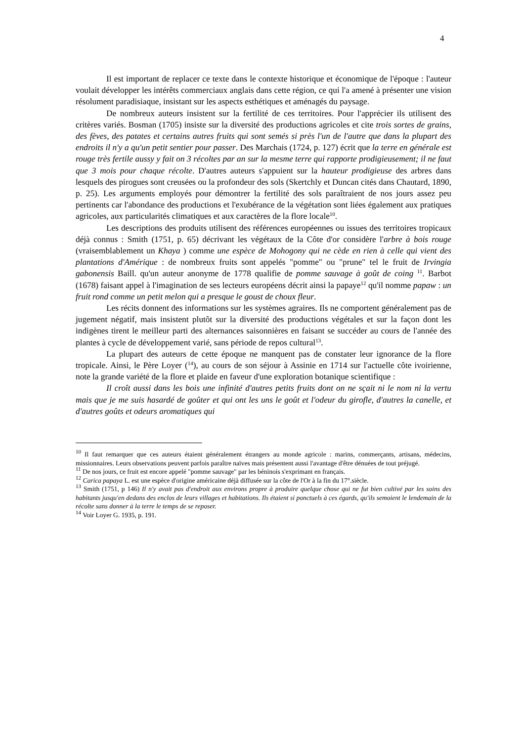4
Il est important de replacer ce texte dans le contexte historique et économique de l'époque : l'auteur voulait développer les intérêts commerciaux anglais dans cette région, ce qui l'a amené à présenter une vision résolument paradisiaque, insistant sur les aspects esthétiques et aménagés du paysage.
De nombreux auteurs insistent sur la fertilité de ces territoires. Pour l'apprécier ils utilisent des critères variés. Bosman (1705) insiste sur la diversité des productions agricoles et cite trois sortes de grains, des fèves, des patates et certains autres fruits qui sont semés si près l'un de l'autre que dans la plupart des endroits il n'y a qu'un petit sentier pour passer. Des Marchais (1724, p. 127) écrit que la terre en générale est rouge très fertile aussy y fait on 3 récoltes par an sur la mesme terre qui rapporte prodigieusement; il ne faut que 3 mois pour chaque récolte. D'autres auteurs s'appuient sur la hauteur prodigieuse des arbres dans lesquels des pirogues sont creusées ou la profondeur des sols (Skertchly et Duncan cités dans Chautard, 1890, p. 25). Les arguments employés pour démontrer la fertilité des sols paraîtraient de nos jours assez peu pertinents car l'abondance des productions et l'exubérance de la végétation sont liées également aux pratiques agricoles, aux particularités climatiques et aux caractères de la flore locale<sup>10</sup>.
Les descriptions des produits utilisent des références européennes ou issues des territoires tropicaux déjà connus : Smith (1751, p. 65) décrivant les végétaux de la Côte d'or considère l'arbre à bois rouge (vraisemblablement un Khaya ) comme une espèce de Mohogony qui ne cède en rien à celle qui vient des plantations d'Amérique : de nombreux fruits sont appelés "pomme" ou "prune" tel le fruit de Irvingia gabonensis Baill. qu'un auteur anonyme de 1778 qualifie de pomme sauvage à goût de coing <sup>11</sup>. Barbot (1678) faisant appel à l'imagination de ses lecteurs européens décrit ainsi la papaye<sup>12</sup> qu'il nomme papaw : un fruit rond comme un petit melon qui a presque le goust de choux fleur.
Les récits donnent des informations sur les systèmes agraires. Ils ne comportent généralement pas de jugement négatif, mais insistent plutôt sur la diversité des productions végétales et sur la façon dont les indigènes tirent le meilleur parti des alternances saisonnières en faisant se succéder au cours de l'année des plantes à cycle de développement varié, sans période de repos cultural<sup>13</sup>.
La plupart des auteurs de cette époque ne manquent pas de constater leur ignorance de la flore tropicale. Ainsi, le Père Loyer (<sup>14</sup>), au cours de son séjour à Assinie en 1714 sur l'actuelle côte ivoirienne, note la grande variété de la flore et plaide en faveur d'une exploration botanique scientifique :
Il croît aussi dans les bois une infinité d'autres petits fruits dont on ne sçait ni le nom ni la vertu mais que je me suis hasardé de goûter et qui ont les uns le goût et l'odeur du girofle, d'autres la canelle, et d'autres goûts et odeurs aromatiques qui
<sup>10</sup> Il faut remarquer que ces auteurs étaient généralement étrangers au monde agricole : marins, commerçants, artisans, médecins, missionnaires. Leurs observations peuvent parfois paraître naïves mais présentent aussi l'avantage d'être dénuées de tout préjugé.
<sup>11</sup> De nos jours, ce fruit est encore appelé "pomme sauvage" par les béninois s'exprimant en français.
<sup>12</sup> Carica papaya L. est une espèce d'origine américaine déjà diffusée sur la côte de l'Or à la fin du 17°.siècle.
<sup>13</sup> Smith (1751, p 146) Il n'y avait pas d'endroit aux environs propre à produire quelque chose qui ne fut bien cultivé par les soins des habitants jusqu'en dedans des enclos de leurs villages et habitations. Ils étaient si ponctuels à ces égards, qu'ils semoient le lendemain de la récolte sans donner à la terre le temps de se reposer.
<sup>14</sup> Voir Loyer G. 1935, p. 191.